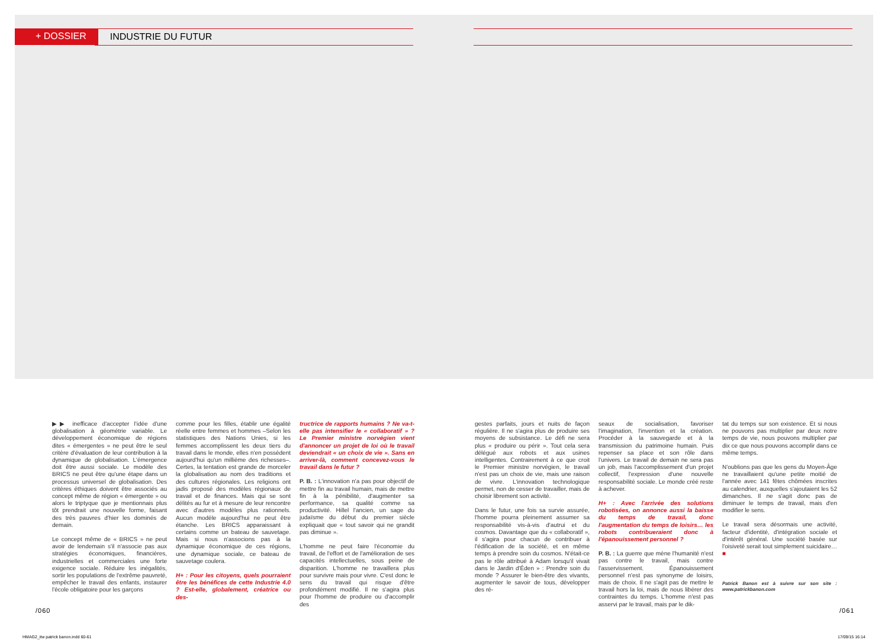+ DOSSIER
INDUSTRIE DU FUTUR
▶▶ inefficace d'accepter l'idée d'une globalisation à géométrie variable. Le développement économique de régions dites « émergentes » ne peut être le seul critère d'évaluation de leur contribution à la dynamique de globalisation. L'émergence doit être aussi sociale. Le modèle des BRICS ne peut être qu'une étape dans un processus universel de globalisation. Des critères éthiques doivent être associés au concept même de région « émergente » ou alors le triptyque que je mentionnais plus tôt prendrait une nouvelle forme, faisant des très pauvres d'hier les dominés de demain.
Le concept même de « BRICS » ne peut avoir de lendemain s'il n'associe pas aux stratégies économiques, financières, industrielles et commerciales une forte exigence sociale. Réduire les inégalités, sortir les populations de l'extrême pauvreté, empêcher le travail des enfants, instaurer l'école obligatoire pour les garçons
comme pour les filles, établir une égalité réelle entre femmes et hommes –Selon les statistiques des Nations Unies, si les femmes accomplissent les deux tiers du travail dans le monde, elles n'en possèdent aujourd'hui qu'un millième des richesses–. Certes, la tentation est grande de morceler la globalisation au nom des traditions et des cultures régionales. Les religions ont jadis proposé des modèles régionaux de travail et de finances. Mais qui se sont délités au fur et à mesure de leur rencontre avec d'autres modèles plus rationnels. Aucun modèle aujourd'hui ne peut être étanche. Les BRICS apparaissant à certains comme un bateau de sauvetage. Mais si nous n'associons pas à la dynamique économique de ces régions, une dynamique sociale, ce bateau de sauvetage coulera.
H+ : Pour les citoyens, quels pourraient être les bénéfices de cette Industrie 4.0 ? Est-elle, globalement, créatrice ou des-
tructrice de rapports humains ? Ne va-t-elle pas intensifier le « collaboratif » ? Le Premier ministre norvégien vient d'annoncer un projet de loi où le travail deviendrait « un choix de vie ». Sans en arriver-là, comment concevez-vous le travail dans le futur ?
P. B. : L'innovation n'a pas pour objectif de mettre fin au travail humain, mais de mettre fin à la pénibilité, d'augmenter sa performance, sa qualité comme sa productivité. Hillel l'ancien, un sage du judaïsme du début du premier siècle expliquait que « tout savoir qui ne grandit pas diminue ».
L'homme ne peut faire l'économie du travail, de l'effort et de l'amélioration de ses capacités intellectuelles, sous peine de disparition. L'homme ne travaillera plus pour survivre mais pour vivre. C'est donc le sens du travail qui risque d'être profondément modifié. Il ne s'agira plus pour l'homme de produire ou d'accomplir des
gestes parfaits, jours et nuits de façon régulière. Il ne s'agira plus de produire ses moyens de subsistance. Le défi ne sera plus « produire ou périr ». Tout cela sera délégué aux robots et aux usines intelligentes. Contrairement à ce que croit le Premier ministre norvégien, le travail n'est pas un choix de vie, mais une raison de vivre. L'innovation technologique permet, non de cesser de travailler, mais de choisir librement son activité.
Dans le futur, une fois sa survie assurée, l'homme pourra pleinement assumer sa responsabilité vis-à-vis d'autrui et du cosmos. Davantage que du « collaboratif », il s'agira pour chacun de contribuer à l'édification de la société, et en même temps à prendre soin du cosmos. N'était-ce pas le rôle attribué à Adam lorsqu'il vivait dans le Jardin d'Éden » : Prendre soin du monde ? Assurer le bien-être des vivants, augmenter le savoir de tous, développer des ré-
seaux de socialisation, favoriser l'imagination, l'invention et la création. Procéder à la sauvegarde et à la transmission du patrimoine humain. Puis repenser sa place et son rôle dans l'univers. Le travail de demain ne sera pas un job, mais l'accomplissement d'un projet collectif, l'expression d'une nouvelle responsabilité sociale. Le monde créé reste à achever.
H+ : Avec l'arrivée des solutions robotisées, on annonce aussi la baisse du temps de travail, donc l'augmentation du temps de loisirs… les robots contribueraient donc à l'épanouissement personnel ?
P. B. : La guerre que mène l'humanité n'est pas contre le travail, mais contre l'asservissement. Épanouissement personnel n'est pas synonyme de loisirs, mais de choix. Il ne s'agit pas de mettre le travail hors la loi, mais de nous libérer des contraintes du temps. L'homme n'est pas asservi par le travail, mais par le dik-
tat du temps sur son existence. Et si nous ne pouvons pas multiplier par deux notre temps de vie, nous pouvons multiplier par dix ce que nous pouvons accomplir dans ce même temps.
N'oublions pas que les gens du Moyen-Âge ne travaillaient qu'une petite moitié de l'année avec 141 fêtes chômées inscrites au calendrier, auxquelles s'ajoutaient les 52 dimanches. Il ne s'agit donc pas de diminuer le temps de travail, mais d'en modifier le sens.
Le travail sera désormais une activité, facteur d'identité, d'intégration sociale et d'intérêt général. Une société basée sur l'oisiveté serait tout simplement suicidaire… ■
Patrick Banon est à suivre sur son site : www.patrickbanon.com
/060 /061
HMAG2_itw patrick banon.indd 60-61
17/09/15 16:14